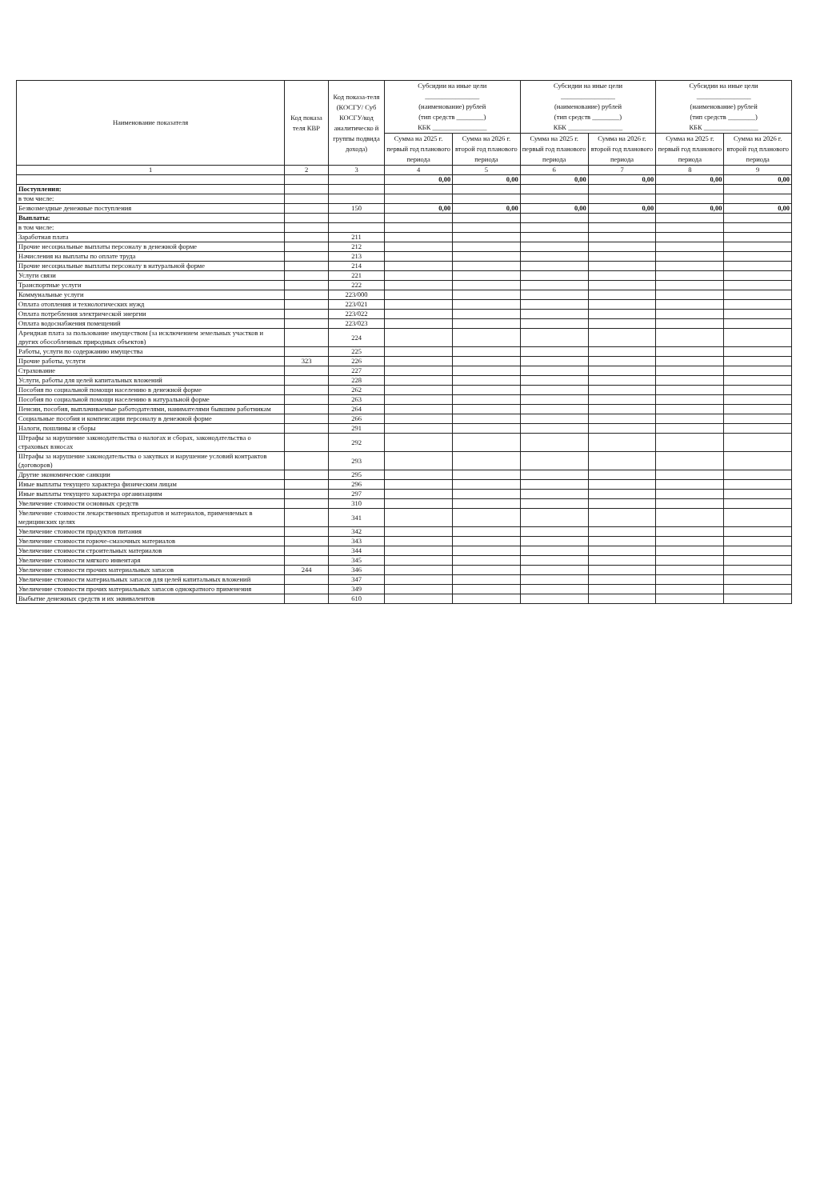| Наименование показателя | Код показа теля КВР | Код показа-теля (КОСГУ/ Суб КОСГУ/код аналитическо й группы подвида дохода) | Субсидии на иные цели ________________ (наименование) рублей (тип средств ________) КБК ________________ | | Субсидии на иные цели ________________ (наименование) рублей (тип средств ________) КБК ________________ | | Субсидии на иные цели ________________ (наименование) рублей (тип средств ________) КБК ________________ | |
| --- | --- | --- | --- | --- | --- | --- | --- | --- |
| | | | Сумма на 2025 г. первый год планового периода | Сумма на 2026 г. второй год планового периода | Сумма на 2025 г. первый год планового периода | Сумма на 2026 г. второй год планового периода | Сумма на 2025 г. первый год планового периода | Сумма на 2026 г. второй год планового периода |
| 1 | 2 | 3 | 4 | 5 | 6 | 7 | 8 | 9 |
| | | | 0,00 | 0,00 | 0,00 | 0,00 | 0,00 | 0,00 |
| Поступления: | | | | | | | | |
| в том числе: | | | | | | | | |
| Безвозмездные денежные поступления | | 150 | 0,00 | 0,00 | 0,00 | 0,00 | 0,00 | 0,00 |
| Выплаты: | | | | | | | | |
| в том числе: | | | | | | | | |
| Заработная плата | | 211 | | | | | | |
| Прочие несоциальные выплаты персоналу в денежной форме | | 212 | | | | | | |
| Начисления на выплаты по оплате труда | | 213 | | | | | | |
| Прочие несоциальные выплаты персоналу в натуральной форме | | 214 | | | | | | |
| Услуги связи | | 221 | | | | | | |
| Транспортные услуги | | 222 | | | | | | |
| Коммунальные услуги | | 223/000 | | | | | | |
| Оплата отопления и технологических нужд | | 223/021 | | | | | | |
| Оплата потребления электрической энергии | | 223/022 | | | | | | |
| Оплата водоснабжения помещений | | 223/023 | | | | | | |
| Арендная плата за пользование имуществом (за исключением земельных участков и других обособленных природных объектов) | | 224 | | | | | | |
| Работы, услуги по содержанию имущества | | 225 | | | | | | |
| Прочие работы, услуги | 323 | 226 | | | | | | |
| Страхование | | 227 | | | | | | |
| Услуги, работы для целей капитальных вложений | | 228 | | | | | | |
| Пособия по социальной помощи населению в денежной форме | | 262 | | | | | | |
| Пособия по социальной помощи населению в натуральной форме | | 263 | | | | | | |
| Пенсии, пособия, выплачиваемые работодателями, нанимателями бывшим работникам | | 264 | | | | | | |
| Социальные пособия и компенсации персоналу в денежной форме | | 266 | | | | | | |
| Налоги, пошлины и сборы | | 291 | | | | | | |
| Штрафы за нарушение законодательства о налогах и сборах, законодательства о страховых взносах | | 292 | | | | | | |
| Штрафы за нарушение законодательства о закупках и нарушение условий контрактов (договоров) | | 293 | | | | | | |
| Другие экономические санкции | | 295 | | | | | | |
| Иные выплаты текущего характера физическим лицам | | 296 | | | | | | |
| Иные выплаты текущего характера организациям | | 297 | | | | | | |
| Увеличение стоимости основных средств | | 310 | | | | | | |
| Увеличение стоимости лекарственных препаратов и материалов, применяемых в медицинских целях | | 341 | | | | | | |
| Увеличение стоимости продуктов питания | | 342 | | | | | | |
| Увеличение стоимости горюче-смазочных материалов | | 343 | | | | | | |
| Увеличение стоимости строительных материалов | | 344 | | | | | | |
| Увеличение стоимости мягкого инвентаря | | 345 | | | | | | |
| Увеличение стоимости прочих материальных запасов | 244 | 346 | | | | | | |
| Увеличение стоимости материальных запасов для целей капитальных вложений | | 347 | | | | | | |
| Увеличение стоимости прочих материальных запасов однократного применения | | 349 | | | | | | |
| Выбытие денежных средств и их эквивалентов | | 610 | | | | | | |